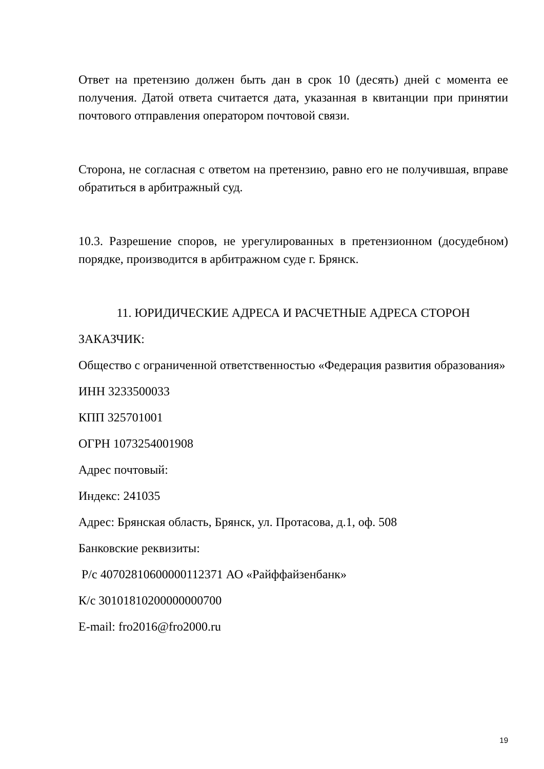Ответ на претензию должен быть дан в срок 10 (десять) дней с момента ее получения. Датой ответа считается дата, указанная в квитанции при принятии почтового отправления оператором почтовой связи.
Сторона, не согласная с ответом на претензию, равно его не получившая, вправе обратиться в арбитражный суд.
10.3. Разрешение споров, не урегулированных в претензионном (досудебном) порядке, производится в арбитражном суде г. Брянск.
11. ЮРИДИЧЕСКИЕ АДРЕСА И РАСЧЕТНЫЕ АДРЕСА СТОРОН
ЗАКАЗЧИК:
Общество с ограниченной ответственностью «Федерация развития образования»
ИНН 3233500033
КПП 325701001
ОГРН 1073254001908
Адрес почтовый:
Индекс: 241035
Адрес: Брянская область, Брянск, ул. Протасова, д.1, оф. 508
Банковские реквизиты:
Р/с 40702810600000112371 АО «Райффайзенбанк»
К/с 30101810200000000700
E-mail: fro2016@fro2000.ru
19